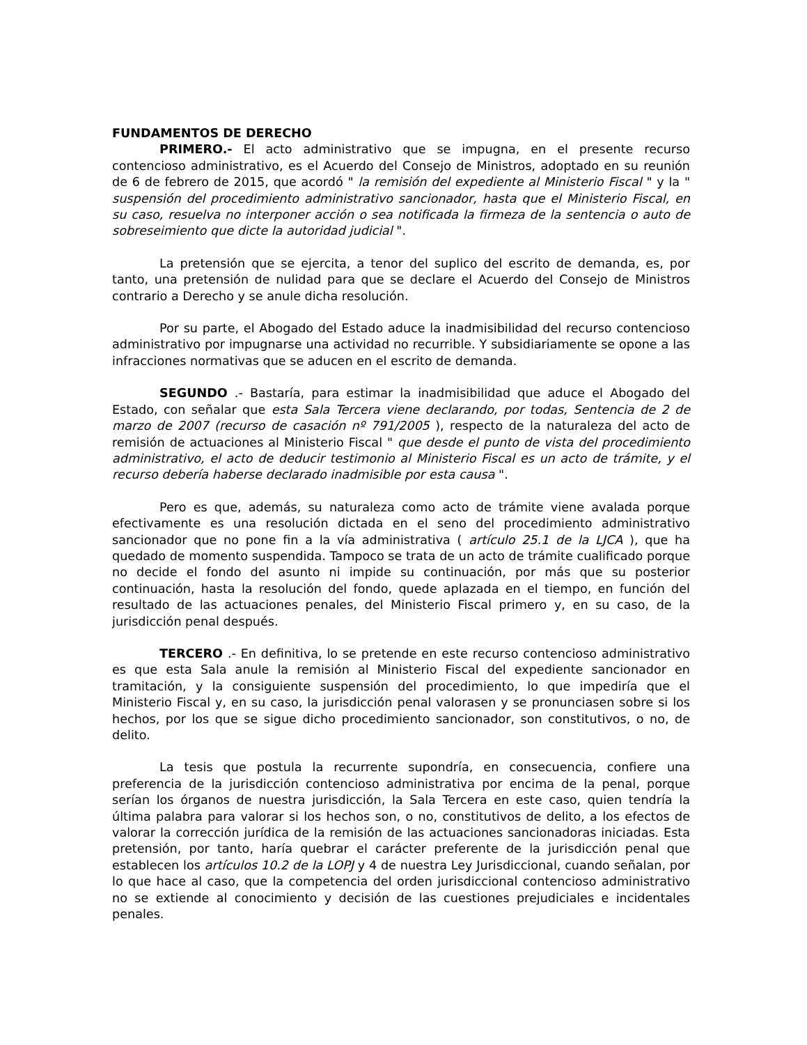FUNDAMENTOS DE DERECHO
PRIMERO.- El acto administrativo que se impugna, en el presente recurso contencioso administrativo, es el Acuerdo del Consejo de Ministros, adoptado en su reunión de 6 de febrero de 2015, que acordó " la remisión del expediente al Ministerio Fiscal " y la " suspensión del procedimiento administrativo sancionador, hasta que el Ministerio Fiscal, en su caso, resuelva no interponer acción o sea notificada la firmeza de la sentencia o auto de sobreseimiento que dicte la autoridad judicial ".
La pretensión que se ejercita, a tenor del suplico del escrito de demanda, es, por tanto, una pretensión de nulidad para que se declare el Acuerdo del Consejo de Ministros contrario a Derecho y se anule dicha resolución.
Por su parte, el Abogado del Estado aduce la inadmisibilidad del recurso contencioso administrativo por impugnarse una actividad no recurrible. Y subsidiariamente se opone a las infracciones normativas que se aducen en el escrito de demanda.
SEGUNDO .- Bastaría, para estimar la inadmisibilidad que aduce el Abogado del Estado, con señalar que esta Sala Tercera viene declarando, por todas, Sentencia de 2 de marzo de 2007 (recurso de casación nº 791/2005 ), respecto de la naturaleza del acto de remisión de actuaciones al Ministerio Fiscal " que desde el punto de vista del procedimiento administrativo, el acto de deducir testimonio al Ministerio Fiscal es un acto de trámite, y el recurso debería haberse declarado inadmisible por esta causa ".
Pero es que, además, su naturaleza como acto de trámite viene avalada porque efectivamente es una resolución dictada en el seno del procedimiento administrativo sancionador que no pone fin a la vía administrativa ( artículo 25.1 de la LJCA ), que ha quedado de momento suspendida. Tampoco se trata de un acto de trámite cualificado porque no decide el fondo del asunto ni impide su continuación, por más que su posterior continuación, hasta la resolución del fondo, quede aplazada en el tiempo, en función del resultado de las actuaciones penales, del Ministerio Fiscal primero y, en su caso, de la jurisdicción penal después.
TERCERO .- En definitiva, lo se pretende en este recurso contencioso administrativo es que esta Sala anule la remisión al Ministerio Fiscal del expediente sancionador en tramitación, y la consiguiente suspensión del procedimiento, lo que impediría que el Ministerio Fiscal y, en su caso, la jurisdicción penal valorasen y se pronunciasen sobre si los hechos, por los que se sigue dicho procedimiento sancionador, son constitutivos, o no, de delito.
La tesis que postula la recurrente supondría, en consecuencia, confiere una preferencia de la jurisdicción contencioso administrativa por encima de la penal, porque serían los órganos de nuestra jurisdicción, la Sala Tercera en este caso, quien tendría la última palabra para valorar si los hechos son, o no, constitutivos de delito, a los efectos de valorar la corrección jurídica de la remisión de las actuaciones sancionadoras iniciadas. Esta pretensión, por tanto, haría quebrar el carácter preferente de la jurisdicción penal que establecen los artículos 10.2 de la LOPJ y 4 de nuestra Ley Jurisdiccional, cuando señalan, por lo que hace al caso, que la competencia del orden jurisdiccional contencioso administrativo no se extiende al conocimiento y decisión de las cuestiones prejudiciales e incidentales penales.